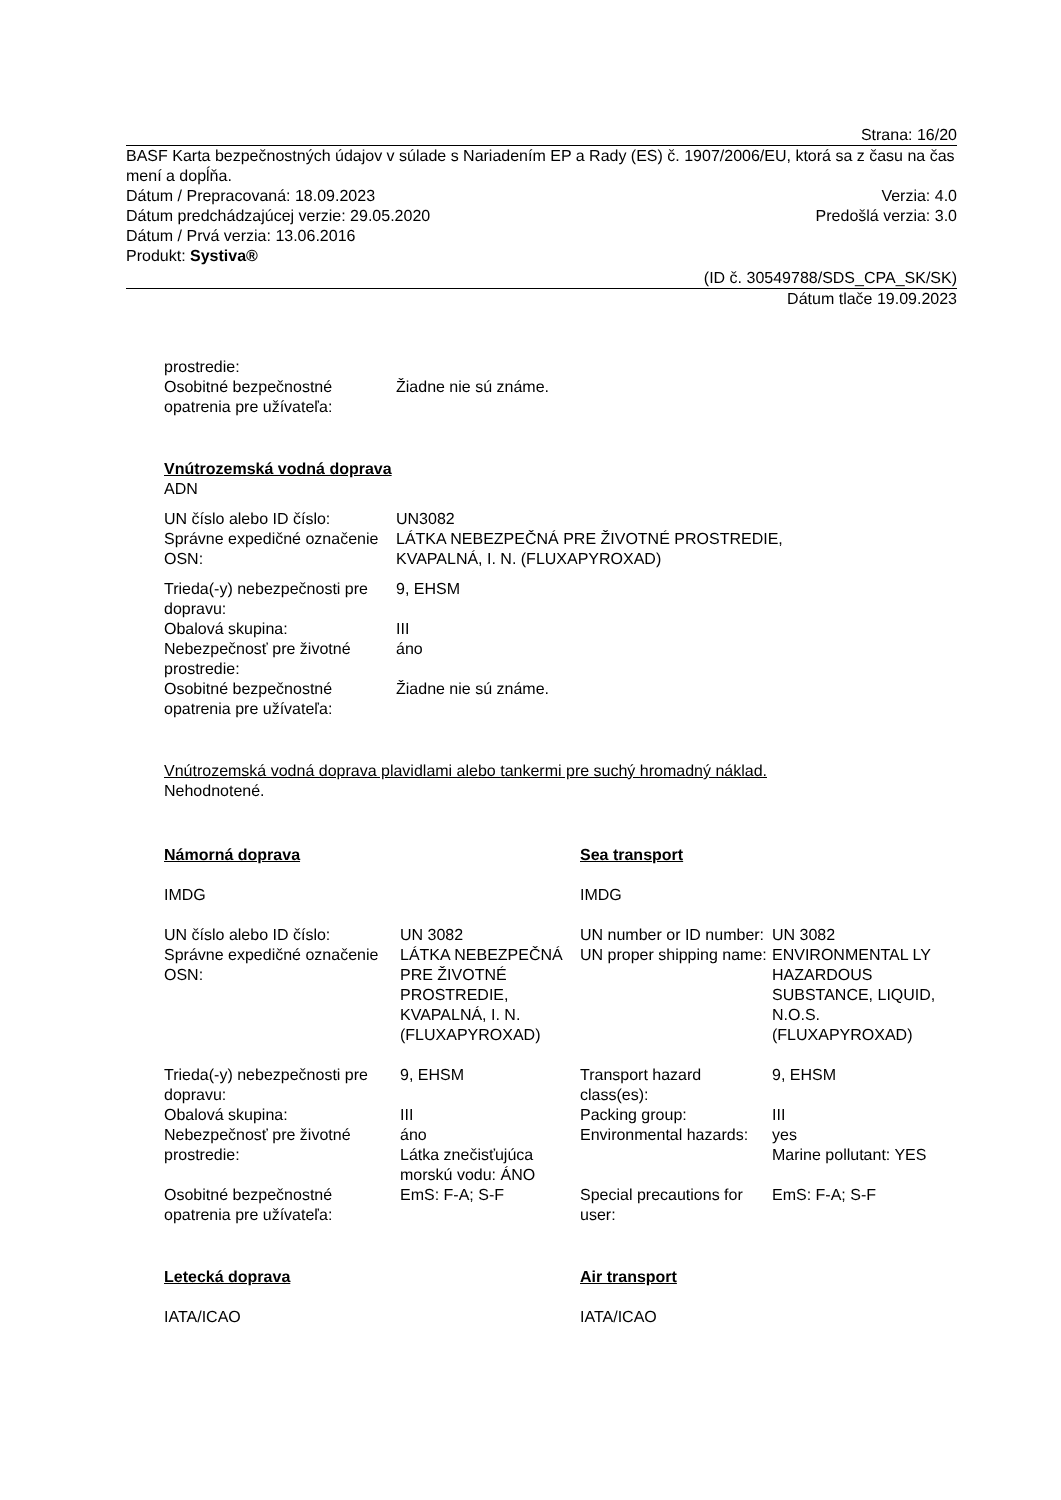Strana: 16/20
BASF Karta bezpečnostných údajov v súlade s Nariadením EP a Rady (ES) č. 1907/2006/EU, ktorá sa z času na čas mení a dopĺňa.
Dátum / Prepracovaná: 18.09.2023 Verzia: 4.0
Dátum predchádzajúcej verzie: 29.05.2020 Predošlá verzia: 3.0
Dátum / Prvá verzia: 13.06.2016
Produkt: Systiva®
(ID č. 30549788/SDS_CPA_SK/SK)
Dátum tlače 19.09.2023
| prostredie: | |
| Osobitné bezpečnostné opatrenia pre užívateľa: | Žiadne nie sú známe. |
Vnútrozemská vodná doprava
ADN
| UN číslo alebo ID číslo: | UN3082 |
| Správne expedičné označenie OSN: | LÁTKA NEBEZPEČNÁ PRE ŽIVOTNÉ PROSTREDIE, KVAPALNÁ, I. N. (FLUXAPYROXAD) |
| Trieda(-y) nebezpečnosti pre dopravu: | 9, EHSM |
| Obalová skupina: | III |
| Nebezpečnosť pre životné prostredie: | áno |
| Osobitné bezpečnostné opatrenia pre užívateľa: | Žiadne nie sú známe. |
Vnútrozemská vodná doprava plavidlami alebo tankermi pre suchý hromadný náklad.
Nehodnotené.
| Námorná doprava | | Sea transport | |
| IMDG | | IMDG | |
| UN číslo alebo ID číslo: | UN 3082 | UN number or ID number: | UN 3082 |
| Správne expedičné označenie OSN: | LÁTKA NEBEZPEČNÁ PRE ŽIVOTNÉ PROSTREDIE, KVAPALNÁ, I. N. (FLUXAPYROXAD) | UN proper shipping name: | ENVIRONMENTAL LY HAZARDOUS SUBSTANCE, LIQUID, N.O.S. (FLUXAPYROXAD) |
| Trieda(-y) nebezpečnosti pre dopravu: | 9, EHSM | Transport hazard class(es): | 9, EHSM |
| Obalová skupina: | III | Packing group: | III |
| Nebezpečnosť pre životné prostredie: | áno Látka znečisťujúca morskú vodu: ÁNO | Environmental hazards: | yes Marine pollutant: YES |
| Osobitné bezpečnostné opatrenia pre užívateľa: | EmS: F-A; S-F | Special precautions for user: | EmS: F-A; S-F |
| Letecká doprava | | Air transport | |
| IATA/ICAO | | IATA/ICAO | |